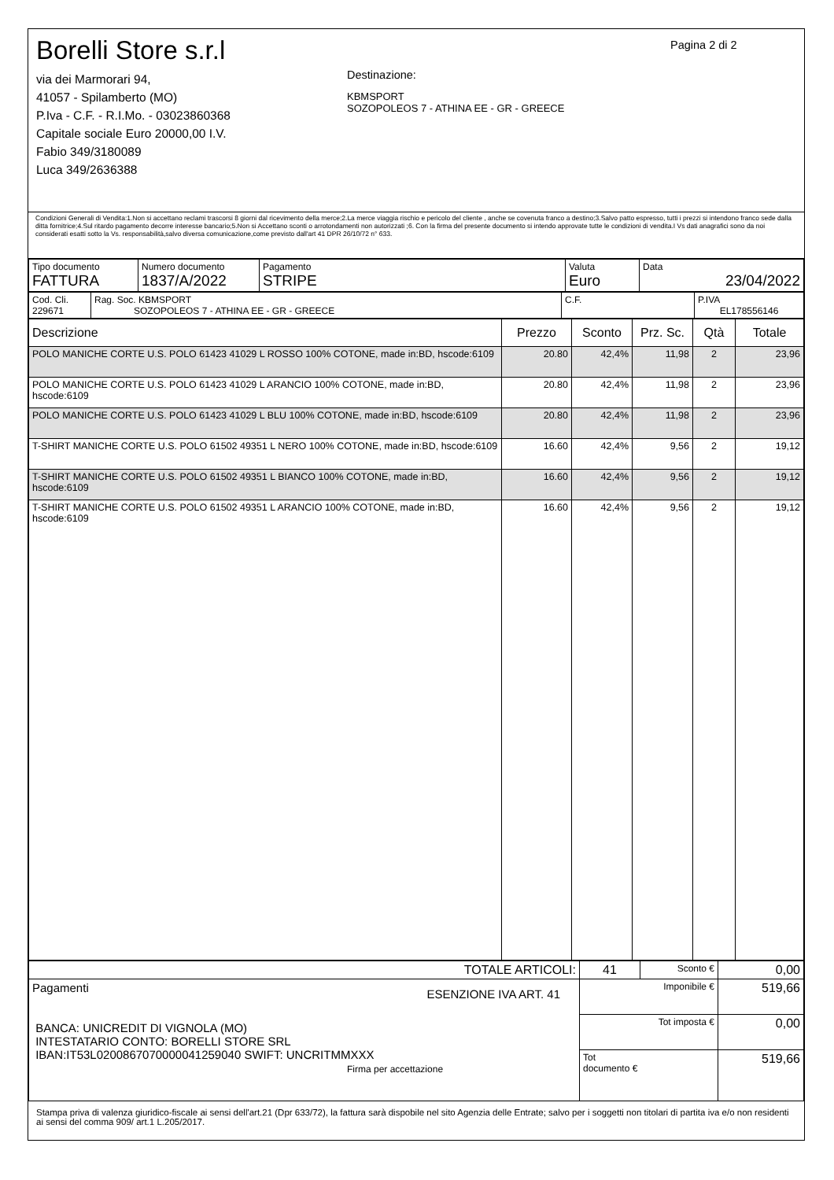Borelli Store s.r.l
via dei Marmorari 94,
41057 - Spilamberto (MO)
P.Iva - C.F. - R.I.Mo. - 03023860368
Capitale sociale Euro 20000,00 I.V.
Fabio 349/3180089
Luca 349/2636388
Destinazione:
KBMSPORT
SOZOPOLEOS 7 - ATHINA EE - GR - GREECE
Pagina 2 di 2
Condizioni Generali di Vendita:1.Non si accettano reclami trascorsi 8 giorni dal ricevimento della merce;2.La merce viaggia rischio e pericolo del cliente , anche se covenuta franco a destino;3.Salvo patto espresso, tutti i prezzi si intendono franco sede dalla ditta fornitrice;4.Sul ritardo pagamento decorre interesse bancario;5.Non si Accettano sconti o arrotondamenti non autorizzati ;6. Con la firma del presente documento si intendo approvate tutte le condizioni di vendita.I Vs dati anagrafici sono da noi considerati esatti sotto la Vs. responsabilità,salvo diversa comunicazione,come previsto dall'art 41 DPR 26/10/72 n° 633.
| Tipo documento FATTURA | Numero documento 1837/A/2022 | Pagamento STRIPE | Valuta Euro | Data 23/04/2022 |
| Cod. Cli. 229671 | Rag. Soc. KBMSPORT SOZOPOLEOS 7 - ATHINA EE - GR - GREECE | C.F. | P.IVA EL178556146 |
| Descrizione | Prezzo | Sconto | Prz. Sc. | Qtà | Totale |
| --- | --- | --- | --- | --- | --- |
| POLO MANICHE CORTE U.S. POLO 61423 41029 L ROSSO 100% COTONE, made in:BD, hscode:6109 | 20.80 | 42,4% | 11,98 | 2 | 23,96 |
| POLO MANICHE CORTE U.S. POLO 61423 41029 L ARANCIO 100% COTONE, made in:BD, hscode:6109 | 20.80 | 42,4% | 11,98 | 2 | 23,96 |
| POLO MANICHE CORTE U.S. POLO 61423 41029 L BLU 100% COTONE, made in:BD, hscode:6109 | 20.80 | 42,4% | 11,98 | 2 | 23,96 |
| T-SHIRT MANICHE CORTE U.S. POLO 61502 49351 L NERO 100% COTONE, made in:BD, hscode:6109 | 16.60 | 42,4% | 9,56 | 2 | 19,12 |
| T-SHIRT MANICHE CORTE U.S. POLO 61502 49351 L BIANCO 100% COTONE, made in:BD, hscode:6109 | 16.60 | 42,4% | 9,56 | 2 | 19,12 |
| T-SHIRT MANICHE CORTE U.S. POLO 61502 49351 L ARANCIO 100% COTONE, made in:BD, hscode:6109 | 16.60 | 42,4% | 9,56 | 2 | 19,12 |
| TOTALE ARTICOLI: | 41 | Sconto € | 0,00 |
| Pagamenti ESENZIONE IVA ART. 41 BANCA: UNICREDIT DI VIGNOLA (MO) INTESTATARIO CONTO: BORELLI STORE SRL IBAN:IT53L0200867070000041259040 SWIFT: UNCRITMMXXX Firma per accettazione | Imponibile € | | 519,66 |
| | Tot imposta € | | 0,00 |
| | Tot documento € | | 519,66 |
Stampa priva di valenza giuridico-fiscale ai sensi dell'art.21 (Dpr 633/72), la fattura sarà dispobile nel sito Agenzia delle Entrate; salvo per i soggetti non titolari di partita iva e/o non residenti ai sensi del comma 909/ art.1 L.205/2017.